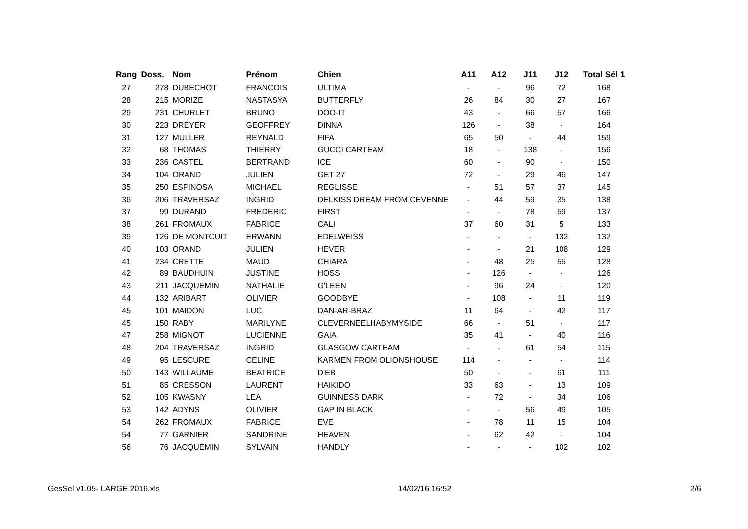| Rang | Doss. | Nom | Prénom | Chien | A11 | A12 | J11 | J12 | Total Sél 1 |
| --- | --- | --- | --- | --- | --- | --- | --- | --- | --- |
| 27 | 278 | DUBECHOT | FRANCOIS | ULTIMA | - | - | 96 | 72 | 168 |
| 28 | 215 | MORIZE | NASTASYA | BUTTERFLY | 26 | 84 | 30 | 27 | 167 |
| 29 | 231 | CHURLET | BRUNO | DOO-IT | 43 | - | 66 | 57 | 166 |
| 30 | 223 | DREYER | GEOFFREY | DINNA | 126 | - | 38 | - | 164 |
| 31 | 127 | MULLER | REYNALD | FIFA | 65 | 50 | - | 44 | 159 |
| 32 | 68 | THOMAS | THIERRY | GUCCI CARTEAM | 18 | - | 138 | - | 156 |
| 33 | 236 | CASTEL | BERTRAND | ICE | 60 | - | 90 | - | 150 |
| 34 | 104 | ORAND | JULIEN | GET 27 | 72 | - | 29 | 46 | 147 |
| 35 | 250 | ESPINOSA | MICHAEL | REGLISSE | - | 51 | 57 | 37 | 145 |
| 36 | 206 | TRAVERSAZ | INGRID | DELKISS DREAM FROM CEVENNE | - | 44 | 59 | 35 | 138 |
| 37 | 99 | DURAND | FREDERIC | FIRST | - | - | 78 | 59 | 137 |
| 38 | 261 | FROMAUX | FABRICE | CALI | 37 | 60 | 31 | 5 | 133 |
| 39 | 126 | DE MONTCUIT | ERWANN | EDELWEISS | - | - | - | 132 | 132 |
| 40 | 103 | ORAND | JULIEN | HEVER | - | - | 21 | 108 | 129 |
| 41 | 234 | CRETTE | MAUD | CHIARA | - | 48 | 25 | 55 | 128 |
| 42 | 89 | BAUDHUIN | JUSTINE | HOSS | - | 126 | - | - | 126 |
| 43 | 211 | JACQUEMIN | NATHALIE | G'LEEN | - | 96 | 24 | - | 120 |
| 44 | 132 | ARIBART | OLIVIER | GOODBYE | - | 108 | - | 11 | 119 |
| 45 | 101 | MAIDON | LUC | DAN-AR-BRAZ | 11 | 64 | - | 42 | 117 |
| 45 | 150 | RABY | MARILYNE | CLEVERNEELHABYMYSIDE | 66 | - | 51 | - | 117 |
| 47 | 258 | MIGNOT | LUCIENNE | GAIA | 35 | 41 | - | 40 | 116 |
| 48 | 204 | TRAVERSAZ | INGRID | GLASGOW CARTEAM | - | - | 61 | 54 | 115 |
| 49 | 95 | LESCURE | CELINE | KARMEN FROM OLIONSHOUSE | 114 | - | - | - | 114 |
| 50 | 143 | WILLAUME | BEATRICE | D'EB | 50 | - | - | 61 | 111 |
| 51 | 85 | CRESSON | LAURENT | HAIKIDO | 33 | 63 | - | 13 | 109 |
| 52 | 105 | KWASNY | LEA | GUINNESS DARK | - | 72 | - | 34 | 106 |
| 53 | 142 | ADYNS | OLIVIER | GAP IN BLACK | - | - | 56 | 49 | 105 |
| 54 | 262 | FROMAUX | FABRICE | EVE | - | 78 | 11 | 15 | 104 |
| 54 | 77 | GARNIER | SANDRINE | HEAVEN | - | 62 | 42 | - | 104 |
| 56 | 76 | JACQUEMIN | SYLVAIN | HANDLY | - | - | - | 102 | 102 |
GesSel v1.05- LARGE 2016.xls 14/02/16 16:52 2/6